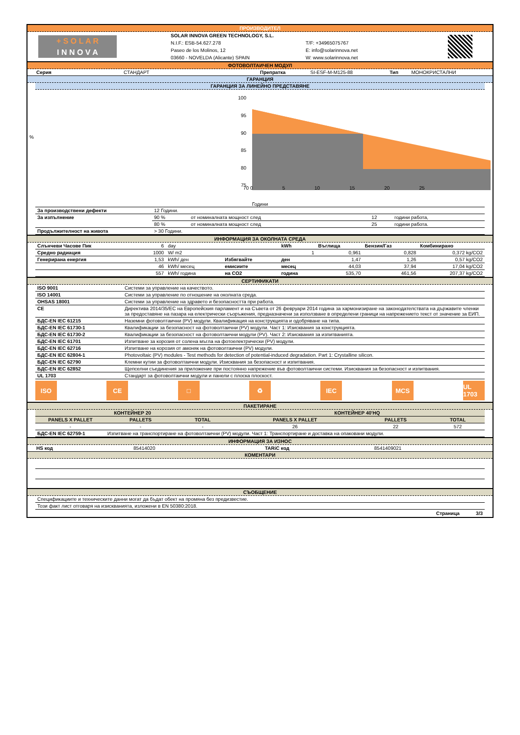ПРОИЗВОДИТЕЛ
+ S O L A R
I N N O V A
SOLAR INNOVA GREEN TECHNOLOGY, S.L.
N.I.F.: ESB-54.627.278
Paseo de los Molinos, 12
03660 - NOVELDA (Alicante) SPAIN
T/F: +34965075767
E: info@solarinnova.net
W: www.solarinnova.net
ФОТОВОЛТАИЧЕН МОДУЛ
| Серия | СТАНДАРТ | Препратка | SI-ESF-M-M125-88 | Тип | МОНОКРИСТАЛНИ |
ГАРАНЦИЯ
ГАРАНЦИЯ ЗА ЛИНЕЙНО ПРЕДСТАВЯНЕ
%
100
95
90
85
80
75
70 0 5 10 15 20 25
Години
| За производствени дефекти | 12 Години. | | | |
| За изпълнение | 90 % | от номиналната мощност след | 12 | години работа, |
| | 80 % | от номиналната мощност след | 25 | години работа. |
| Продължителност на живота | > 30 Години. | | | |
ИНФОРМАЦИЯ ЗА ОКОЛНАТА СРЕДА
| Слънчеви Часове Пик | 6 | day | | kWh | Въглища | Бензин/Газ | Комбинирано |
| Средно радиация | 1000 | W/ m2 | | 1 | 0,961 | 0,828 | 0,372 kg/CO2 |
| Генерирана енергия | 1,53 | kWh/ ден | Избягвайте | ден | 1,47 | 1,26 | 0,57 kg/CO2 |
| | 46 | kWh/ месец | емисиите | месец | 44,03 | 37,94 | 17,04 kg/CO2 |
| | 557 | kWh/ година | на CO2 | година | 535,70 | 461,56 | 207,37 kg/CO2 |
СЕРТИФИКАТИ
| ISO 9001 | Системи за управление на качеството. |
| ISO 14001 | Системи за управление по отношение на околната среда. |
| OHSAS 18001 | Системи за управление на здравето и безопасността при работа. |
| CE | Директива 2014/35/ЕС на Европейския парламент и на Съвета от 26 февруари 2014 година за хармонизиране на законодателствата на държавите членки за предоставяне на пазара на електрически съоръжения, предназначени за използване в определени граници на напрежението текст от значение за ЕИП. |
| БДС-EN IEC 61215 | Наземни фотоволтаични (PV) модули. Квалификация на конструкцията и одобряване на типа. |
| БДС-EN IEC 61730-1 | Квалификации за безопасност на фотоволтаични (PV) модули. Част 1: Изисквания за конструкцията. |
| БДС-EN IEC 61730-2 | Квалификации за безопасност на фотоволтаични модули (PV). Част 2: Изисквания за изпитванията. |
| БДС-EN IEC 61701 | Изпитване за корозия от солена мъгла на фотоелектрически (PV) модули. |
| БДС-EN IEC 62716 | Изпитване на корозия от амоняк на фотоволтаични (PV) модули. |
| БДС-EN IEC 62804-1 | Photovoltaic (PV) modules - Test methods for detection of potential-induced degradation. Part 1: Crystalline silicon. |
| БДС-EN IEC 62790 | Клемни кутии за фотоволтаични модули. Изисквания за безопасност и изпитвания. |
| БДС-EN IEC 62852 | Щепселни съединения за приложение при постоянно напрежение във фотоволтаични системи. Изисквания за безопасност и изпитвания. |
| UL 1703 | Стандарт за фотоволтаични модули и панели с плоска плоскост. |
ISO CE □ ♻ IEC MCS UL 1703
ПАКЕТИРАНЕ
| КОНТЕЙНЕР 20 | | | КОНТЕЙНЕР 40'HQ | | |
| --- | --- | --- | --- | --- | --- |
| PANELS X PALLET | PALLETS | TOTAL | PANELS X PALLET | PALLETS | TOTAL |
| - | - | - | 26 | 22 | 572 |
| БДС-EN IEC 62759-1 | Изпитване на транспортиране на фотоволтаични (PV) модули. Част 1: Транспортиране и доставка на опаковани модули. | | | | |
ИНФОРМАЦИЯ ЗА ИЗНОС
| HS код | 85414020 | TARiC код | 8541409021 |
КОМЕНТАРИ
СЪОБЩЕНИЕ
| Спецификациите и техническите данни могат да бъдат обект на промяна без предизвестие. |
| Този факт лист отговаря на изискванията, изложени в EN 50380:2018. |
Страница 3/3